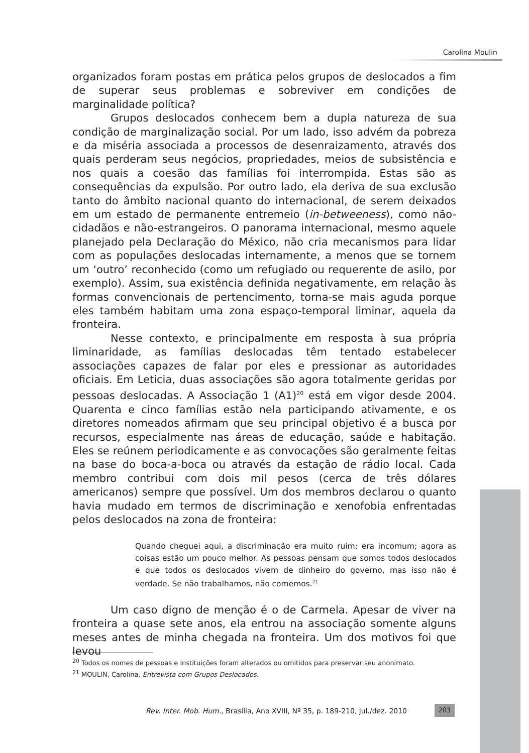Carolina Moulin
organizados foram postas em prática pelos grupos de deslocados a fim de superar seus problemas e sobreviver em condições de marginalidade política?
Grupos deslocados conhecem bem a dupla natureza de sua condição de marginalização social. Por um lado, isso advém da pobreza e da miséria associada a processos de desenraizamento, através dos quais perderam seus negócios, propriedades, meios de subsistência e nos quais a coesão das famílias foi interrompida. Estas são as consequências da expulsão. Por outro lado, ela deriva de sua exclusão tanto do âmbito nacional quanto do internacional, de serem deixados em um estado de permanente entremeio (in-betweeness), como não-cidadãos e não-estrangeiros. O panorama internacional, mesmo aquele planejado pela Declaração do México, não cria mecanismos para lidar com as populações deslocadas internamente, a menos que se tornem um ‘outro’ reconhecido (como um refugiado ou requerente de asilo, por exemplo). Assim, sua existência definida negativamente, em relação às formas convencionais de pertencimento, torna-se mais aguda porque eles também habitam uma zona espaço-temporal liminar, aquela da fronteira.
Nesse contexto, e principalmente em resposta à sua própria liminaridade, as famílias deslocadas têm tentado estabelecer associações capazes de falar por eles e pressionar as autoridades oficiais. Em Leticia, duas associações são agora totalmente geridas por pessoas deslocadas. A Associação 1 (A1)<sup>20</sup> está em vigor desde 2004. Quarenta e cinco famílias estão nela participando ativamente, e os diretores nomeados afirmam que seu principal objetivo é a busca por recursos, especialmente nas áreas de educação, saúde e habitação. Eles se reúnem periodicamente e as convocações são geralmente feitas na base do boca-a-boca ou através da estação de rádio local. Cada membro contribui com dois mil pesos (cerca de três dólares americanos) sempre que possível. Um dos membros declarou o quanto havia mudado em termos de discriminação e xenofobia enfrentadas pelos deslocados na zona de fronteira:
Quando cheguei aqui, a discriminação era muito ruim; era incomum; agora as coisas estão um pouco melhor. As pessoas pensam que somos todos deslocados e que todos os deslocados vivem de dinheiro do governo, mas isso não é verdade. Se não trabalhamos, não comemos.<sup>21</sup>
Um caso digno de menção é o de Carmela. Apesar de viver na fronteira a quase sete anos, ela entrou na associação somente alguns meses antes de minha chegada na fronteira. Um dos motivos foi que levou
<sup>20</sup> Todos os nomes de pessoas e instituições foram alterados ou omitidos para preservar seu anonimato.
<sup>21</sup> MOULIN, Carolina. Entrevista com Grupos Deslocados.
Rev. Inter. Mob. Hum., Brasília, Ano XVIII, Nº 35, p. 189-210, jul./dez. 2010
203